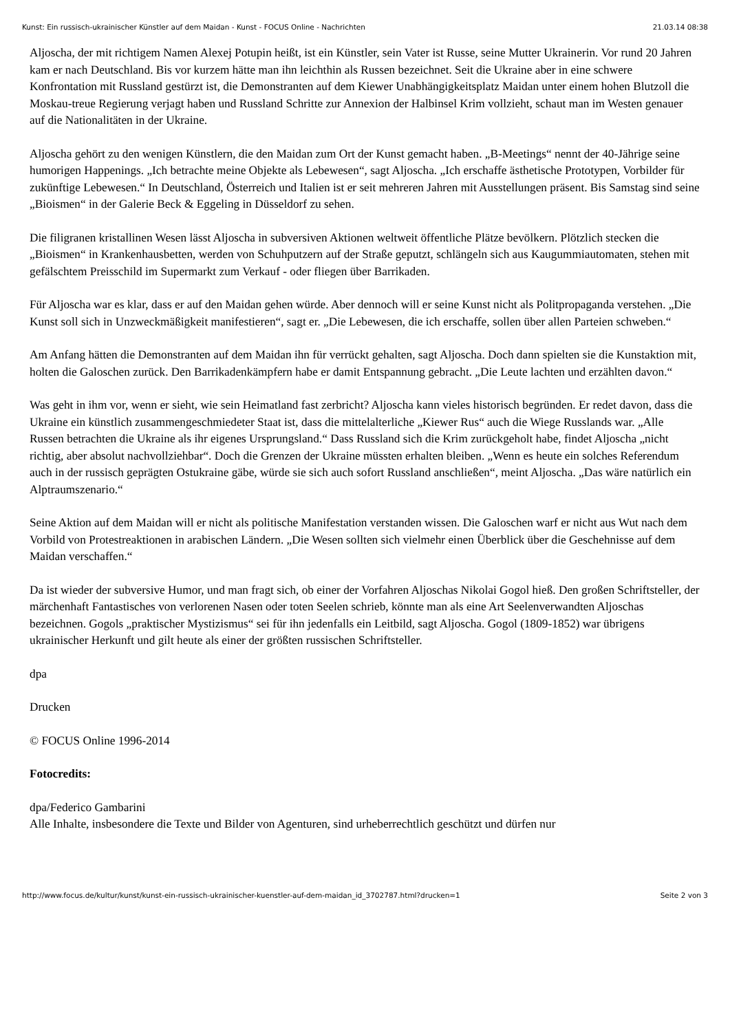Kunst: Ein russisch-ukrainischer Künstler auf dem Maidan - Kunst - FOCUS Online - Nachrichten 21.03.14 08:38
Aljoscha, der mit richtigem Namen Alexej Potupin heißt, ist ein Künstler, sein Vater ist Russe, seine Mutter Ukrainerin. Vor rund 20 Jahren kam er nach Deutschland. Bis vor kurzem hätte man ihn leichthin als Russen bezeichnet. Seit die Ukraine aber in eine schwere Konfrontation mit Russland gestürzt ist, die Demonstranten auf dem Kiewer Unabhängigkeitsplatz Maidan unter einem hohen Blutzoll die Moskau-treue Regierung verjagt haben und Russland Schritte zur Annexion der Halbinsel Krim vollzieht, schaut man im Westen genauer auf die Nationalitäten in der Ukraine.
Aljoscha gehört zu den wenigen Künstlern, die den Maidan zum Ort der Kunst gemacht haben. „B-Meetings“ nennt der 40-Jährige seine humorigen Happenings. „Ich betrachte meine Objekte als Lebewesen“, sagt Aljoscha. „Ich erschaffe ästhetische Prototypen, Vorbilder für zukünftige Lebewesen.“ In Deutschland, Österreich und Italien ist er seit mehreren Jahren mit Ausstellungen präsent. Bis Samstag sind seine „Bioismen“ in der Galerie Beck & Eggeling in Düsseldorf zu sehen.
Die filigranen kristallinen Wesen lässt Aljoscha in subversiven Aktionen weltweit öffentliche Plätze bevölkern. Plötzlich stecken die „Bioismen“ in Krankenhausbetten, werden von Schuhputzern auf der Straße geputzt, schlängeln sich aus Kaugummiautomaten, stehen mit gefälschtem Preisschild im Supermarkt zum Verkauf - oder fliegen über Barrikaden.
Für Aljoscha war es klar, dass er auf den Maidan gehen würde. Aber dennoch will er seine Kunst nicht als Politpropaganda verstehen. „Die Kunst soll sich in Unzweckmäßigkeit manifestieren“, sagt er. „Die Lebewesen, die ich erschaffe, sollen über allen Parteien schweben.“
Am Anfang hätten die Demonstranten auf dem Maidan ihn für verrückt gehalten, sagt Aljoscha. Doch dann spielten sie die Kunstaktion mit, holten die Galoschen zurück. Den Barrikadenkämpfern habe er damit Entspannung gebracht. „Die Leute lachten und erzählten davon.“
Was geht in ihm vor, wenn er sieht, wie sein Heimatland fast zerbricht? Aljoscha kann vieles historisch begründen. Er redet davon, dass die Ukraine ein künstlich zusammengeschmiedeter Staat ist, dass die mittelalterliche „Kiewer Rus“ auch die Wiege Russlands war. „Alle Russen betrachten die Ukraine als ihr eigenes Ursprungsland.“ Dass Russland sich die Krim zurückgeholt habe, findet Aljoscha „nicht richtig, aber absolut nachvollziehbar“. Doch die Grenzen der Ukraine müssten erhalten bleiben. „Wenn es heute ein solches Referendum auch in der russisch geprägten Ostukraine gäbe, würde sie sich auch sofort Russland anschließen“, meint Aljoscha. „Das wäre natürlich ein Alptraumszenario.“
Seine Aktion auf dem Maidan will er nicht als politische Manifestation verstanden wissen. Die Galoschen warf er nicht aus Wut nach dem Vorbild von Protestreaktionen in arabischen Ländern. „Die Wesen sollten sich vielmehr einen Überblick über die Geschehnisse auf dem Maidan verschaffen.“
Da ist wieder der subversive Humor, und man fragt sich, ob einer der Vorfahren Aljoschas Nikolai Gogol hieß. Den großen Schriftsteller, der märchenhaft Fantastisches von verlorenen Nasen oder toten Seelen schrieb, könnte man als eine Art Seelenverwandten Aljoschas bezeichnen. Gogols „praktischer Mystizismus“ sei für ihn jedenfalls ein Leitbild, sagt Aljoscha. Gogol (1809-1852) war übrigens ukrainischer Herkunft und gilt heute als einer der größten russischen Schriftsteller.
dpa
Drucken
© FOCUS Online 1996-2014
Fotocredits:
dpa/Federico Gambarini
Alle Inhalte, insbesondere die Texte und Bilder von Agenturen, sind urheberrechtlich geschützt und dürfen nur
http://www.focus.de/kultur/kunst/kunst-ein-russisch-ukrainischer-kuenstler-auf-dem-maidan_id_3702787.html?drucken=1 Seite 2 von 3